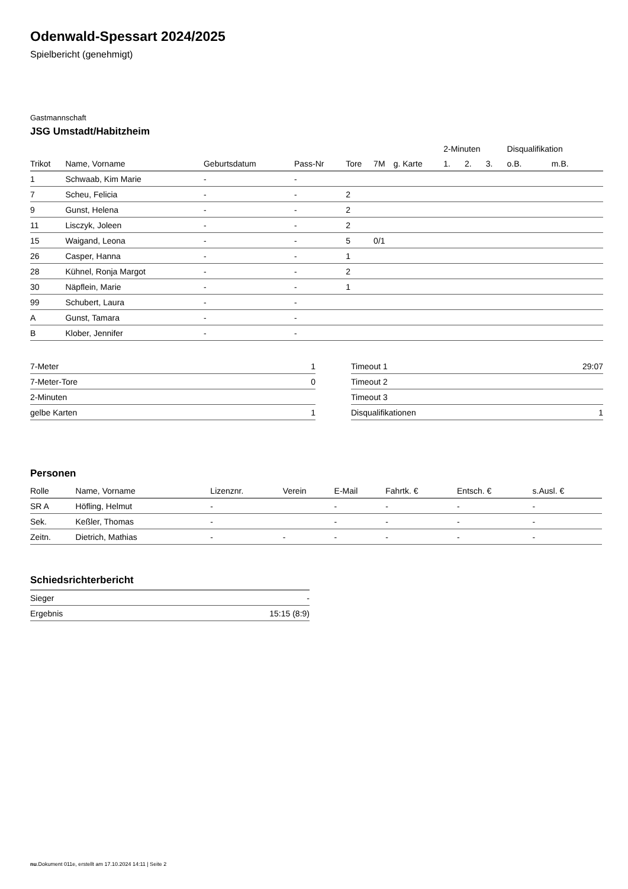Odenwald-Spessart 2024/2025
Spielbericht (genehmigt)
Gastmannschaft
JSG Umstadt/Habitzheim
| | | | | | | | 2-Minuten | | | Disqualifikation | |
| --- | --- | --- | --- | --- | --- | --- | --- | --- | --- | --- | --- |
| Trikot | Name, Vorname | Geburtsdatum | Pass-Nr | Tore | 7M | g. Karte | 1. | 2. | 3. | o.B. | m.B. |
| 1 | Schwaab, Kim Marie | - | - | | | | | | | | |
| 7 | Scheu, Felicia | - | - | 2 | | | | | | | |
| 9 | Gunst, Helena | - | - | 2 | | | | | | | |
| 11 | Lisczyk, Joleen | - | - | 2 | | | | | | | |
| 15 | Waigand, Leona | - | - | 5 | 0/1 | | | | | | |
| 26 | Casper, Hanna | - | - | 1 | | | | | | | |
| 28 | Kühnel, Ronja Margot | - | - | 2 | | | | | | | |
| 30 | Näpflein, Marie | - | - | 1 | | | | | | | |
| 99 | Schubert, Laura | - | - | | | | | | | | |
| A | Gunst, Tamara | - | - | | | | | | | | |
| B | Klober, Jennifer | - | - | | | | | | | | |
| 7-Meter | 1 |
| 7-Meter-Tore | 0 |
| 2-Minuten | |
| gelbe Karten | 1 |
| Timeout 1 | 29:07 |
| Timeout 2 | |
| Timeout 3 | |
| Disqualifikationen | 1 |
Personen
| Rolle | Name, Vorname | Lizenznr. | Verein | E-Mail | Fahrtk. € | Entsch. € | s.Ausl. € |
| --- | --- | --- | --- | --- | --- | --- | --- |
| SR A | Höfling, Helmut | - | | - | - | - | - |
| Sek. | Keßler, Thomas | - | | - | - | - | - |
| Zeitn. | Dietrich, Mathias | - | - | - | - | - | - |
Schiedsrichterbericht
| Sieger | - |
| Ergebnis | 15:15 (8:9) |
nu.Dokument 011e, erstellt am 17.10.2024 14:11 | Seite 2